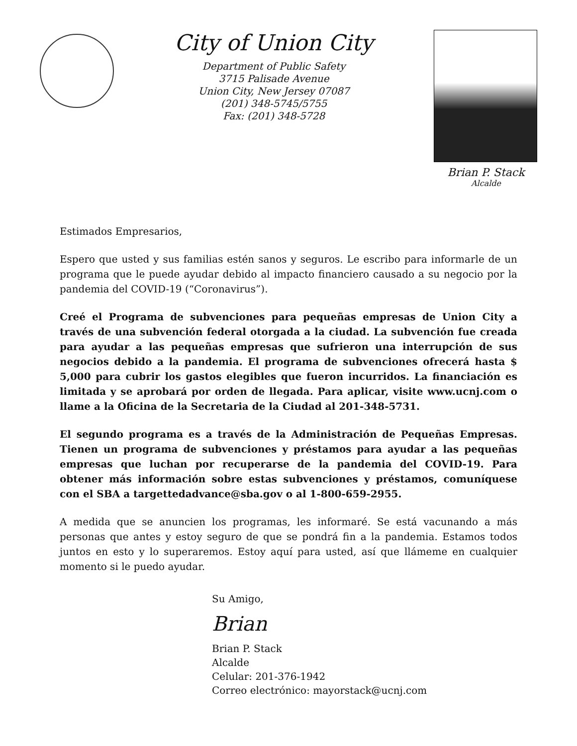City of Union City
Department of Public Safety
3715 Palisade Avenue
Union City, New Jersey 07087
(201) 348-5745/5755
Fax: (201) 348-5728
Brian P. Stack
Alcalde
Estimados Empresarios,
Espero que usted y sus familias estén sanos y seguros. Le escribo para informarle de un programa que le puede ayudar debido al impacto financiero causado a su negocio por la pandemia del COVID-19 (“Coronavirus”).
Creé el Programa de subvenciones para pequeñas empresas de Union City a través de una subvención federal otorgada a la ciudad. La subvención fue creada para ayudar a las pequeñas empresas que sufrieron una interrupción de sus negocios debido a la pandemia. El programa de subvenciones ofrecerá hasta $ 5,000 para cubrir los gastos elegibles que fueron incurridos. La financiación es limitada y se aprobará por orden de llegada. Para aplicar, visite www.ucnj.com o llame a la Oficina de la Secretaria de la Ciudad al 201-348-5731.
El segundo programa es a través de la Administración de Pequeñas Empresas. Tienen un programa de subvenciones y préstamos para ayudar a las pequeñas empresas que luchan por recuperarse de la pandemia del COVID-19. Para obtener más información sobre estas subvenciones y préstamos, comuníquese con el SBA a targettedadvance@sba.gov o al 1-800-659-2955.
A medida que se anuncien los programas, les informaré. Se está vacunando a más personas que antes y estoy seguro de que se pondrá fin a la pandemia. Estamos todos juntos en esto y lo superaremos. Estoy aquí para usted, así que llámeme en cualquier momento si le puedo ayudar.
Su Amigo,
Brian
Brian P. Stack
Alcalde
Celular: 201-376-1942
Correo electrónico: mayorstack@ucnj.com